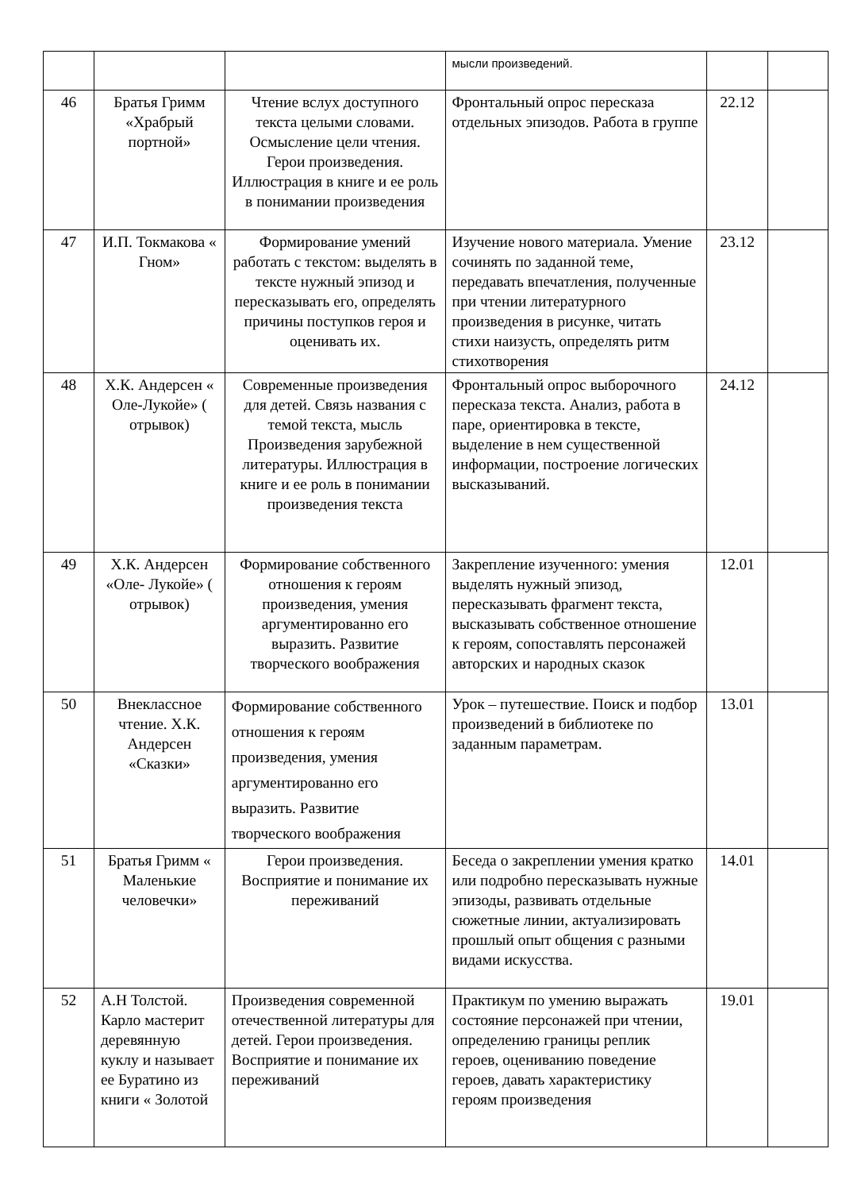| | | | мысли произведений. | | |
| 46 | Братья Гримм «Храбрый портной» | Чтение вслух доступного текста целыми словами. Осмысление цели чтения. Герои произведения. Иллюстрация в книге и ее роль в понимании произведения | Фронтальный опрос пересказа отдельных эпизодов. Работа в группе | 22.12 | |
| 47 | И.П. Токмакова « Гном» | Формирование умений работать с текстом: выделять в тексте нужный эпизод и пересказывать его, определять причины поступков героя и оценивать их. | Изучение нового материала. Умение сочинять по заданной теме, передавать впечатления, полученные при чтении литературного произведения в рисунке, читать стихи наизусть, определять ритм стихотворения | 23.12 | |
| 48 | Х.К. Андерсен « Оле-Лукойе» ( отрывок) | Современные произведения для детей. Связь названия с темой текста, мысль Произведения зарубежной литературы. Иллюстрация в книге и ее роль в понимании произведения текста | Фронтальный опрос выборочного пересказа текста. Анализ, работа в паре, ориентировка в тексте, выделение в нем существенной информации, построение логических высказываний. | 24.12 | |
| 49 | Х.К. Андерсен «Оле- Лукойе» ( отрывок) | Формирование собственного отношения к героям произведения, умения аргументированно его выразить. Развитие творческого воображения | Закрепление изученного: умения выделять нужный эпизод, пересказывать фрагмент текста, высказывать собственное отношение к героям, сопоставлять персонажей авторских и народных сказок | 12.01 | |
| 50 | Внеклассное чтение. Х.К. Андерсен «Сказки» | Формирование собственного отношения к героям произведения, умения аргументированно его выразить. Развитие творческого воображения | Урок – путешествие. Поиск и подбор произведений в библиотеке по заданным параметрам. | 13.01 | |
| 51 | Братья Гримм « Маленькие человечки» | Герои произведения. Восприятие и понимание их переживаний | Беседа о закреплении умения кратко или подробно пересказывать нужные эпизоды, развивать отдельные сюжетные линии, актуализировать прошлый опыт общения с разными видами искусства. | 14.01 | |
| 52 | А.Н Толстой. Карло мастерит деревянную куклу и называет ее Буратино из книги « Золотой | Произведения современной отечественной литературы для детей. Герои произведения. Восприятие и понимание их переживаний | Практикум по умению выражать состояние персонажей при чтении, определению границы реплик героев, оцениванию поведение героев, давать характеристику героям произведения | 19.01 | |